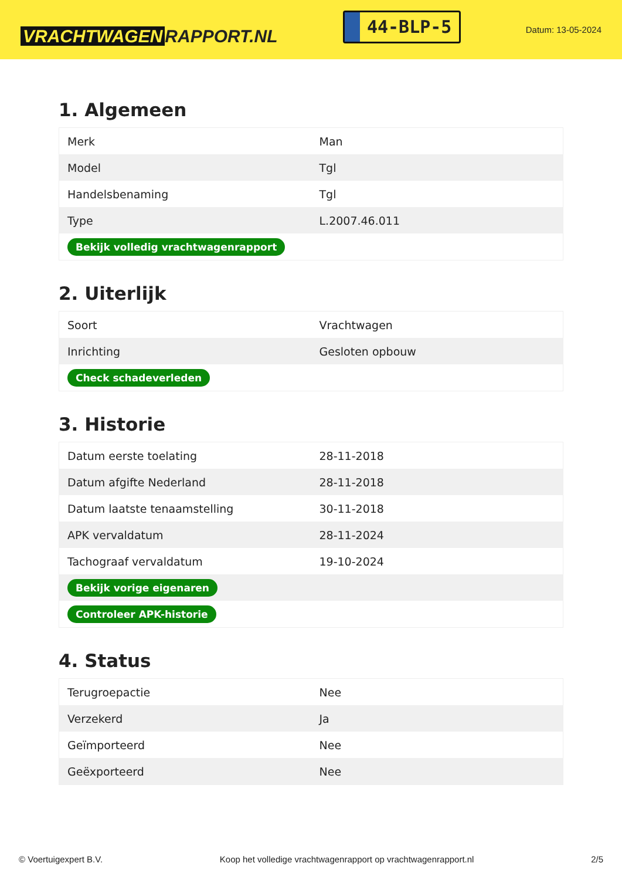VRACHTWAGEN RAPPORT.NL
44-BLP-5
Datum: 13-05-2024
1. Algemeen
| Merk | Man |
| Model | Tgl |
| Handelsbenaming | Tgl |
| Type | L.2007.46.011 |
| Bekijk volledig vrachtwagenrapport | |
2. Uiterlijk
| Soort | Vrachtwagen |
| Inrichting | Gesloten opbouw |
| Check schadeverleden | |
3. Historie
| Datum eerste toelating | 28-11-2018 |
| Datum afgifte Nederland | 28-11-2018 |
| Datum laatste tenaamstelling | 30-11-2018 |
| APK vervaldatum | 28-11-2024 |
| Tachograaf vervaldatum | 19-10-2024 |
| Bekijk vorige eigenaren | |
| Controleer APK-historie | |
4. Status
| Terugroepactie | Nee |
| Verzekerd | Ja |
| Geïmporteerd | Nee |
| Geëxporteerd | Nee |
© Voertuigexpert B.V. Koop het volledige vrachtwagenrapport op vrachtwagenrapport.nl 2/5